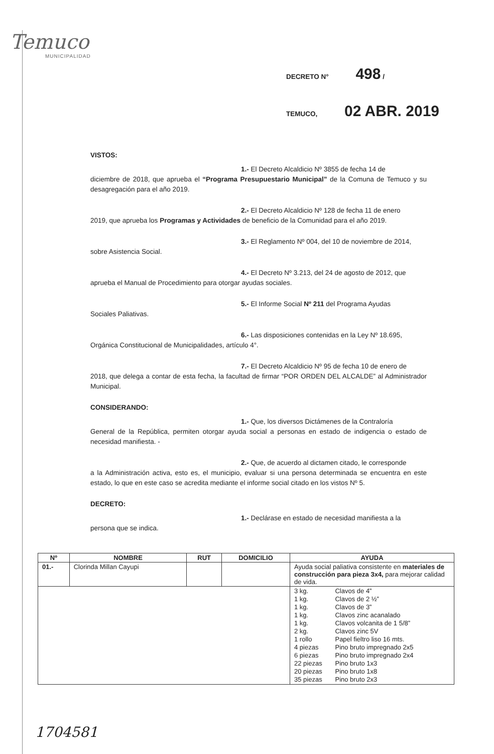Temuco
MUNICIPALIDAD
DECRETO N° 498 /
TEMUCO, 02 ABR. 2019
VISTOS:
1.- El Decreto Alcaldicio Nº 3855 de fecha 14 de
diciembre de 2018, que aprueba el “Programa Presupuestario Municipal” de la Comuna de Temuco y su desagregación para el año 2019.
2.- El Decreto Alcaldicio Nº 128 de fecha 11 de enero
2019, que aprueba los Programas y Actividades de beneficio de la Comunidad para el año 2019.
3.- El Reglamento Nº 004, del 10 de noviembre de 2014,
sobre Asistencia Social.
4.- El Decreto Nº 3.213, del 24 de agosto de 2012, que
aprueba el Manual de Procedimiento para otorgar ayudas sociales.
5.- El Informe Social Nº 211 del Programa Ayudas
Sociales Paliativas.
6.- Las disposiciones contenidas en la Ley Nº 18.695,
Orgánica Constitucional de Municipalidades, artículo 4°.
7.- El Decreto Alcaldicio Nº 95 de fecha 10 de enero de
2018, que delega a contar de esta fecha, la facultad de firmar “POR ORDEN DEL ALCALDE” al Administrador Municipal.
CONSIDERANDO:
1.- Que, los diversos Dictámenes de la Contraloría
General de la República, permiten otorgar ayuda social a personas en estado de indigencia o estado de necesidad manifiesta. -
2.- Que, de acuerdo al dictamen citado, le corresponde
a la Administración activa, esto es, el municipio, evaluar si una persona determinada se encuentra en este estado, lo que en este caso se acredita mediante el informe social citado en los vistos Nº 5.
DECRETO:
1.- Declárase en estado de necesidad manifiesta a la
persona que se indica.
| Nº | NOMBRE | RUT | DOMICILIO | AYUDA |
| --- | --- | --- | --- | --- |
| 01.- | Clorinda Millan Cayupi | | | Ayuda social paliativa consistente en materiales de construcción para pieza 3x4, para mejorar calidad de vida. |
| | | | | / 3 kg. / Clavos de 4” / / 1 kg. / Clavos de 2 ½” / / 1 kg. / Clavos de 3” / / 1 kg. / Clavos zinc acanalado / / 1 kg. / Clavos volcanita de 1 5/8” / / 2 kg. / Clavos zinc 5V / / 1 rollo / Papel fieltro liso 16 mts. / / 4 piezas / Pino bruto impregnado 2x5 / / 6 piezas / Pino bruto impregnado 2x4 / / 22 piezas / Pino bruto 1x3 / / 20 piezas / Pino bruto 1x8 / / 35 piezas / Pino bruto 2x3 / |
1704581